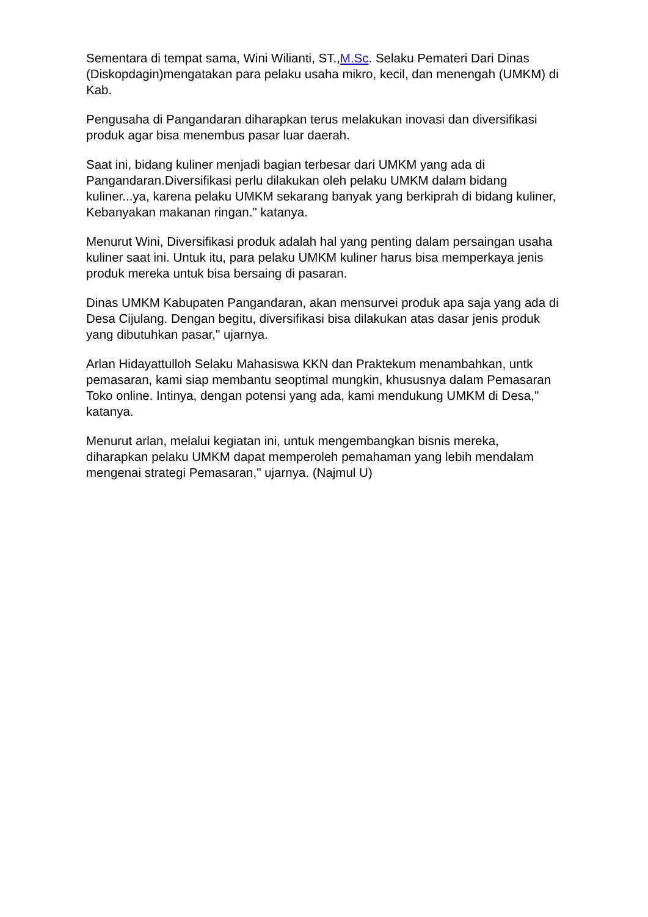Sementara di tempat sama, Wini Wilianti, ST.,M.Sc. Selaku Pemateri Dari Dinas (Diskopdagin)mengatakan para pelaku usaha mikro, kecil, dan menengah (UMKM) di Kab.
Pengusaha di Pangandaran diharapkan terus melakukan inovasi dan diversifikasi produk agar bisa menembus pasar luar daerah.
Saat ini, bidang kuliner menjadi bagian terbesar dari UMKM yang ada di Pangandaran.Diversifikasi perlu dilakukan oleh pelaku UMKM dalam bidang kuliner...ya, karena pelaku UMKM sekarang banyak yang berkiprah di bidang kuliner, Kebanyakan makanan ringan." katanya.
Menurut Wini, Diversifikasi produk adalah hal yang penting dalam persaingan usaha kuliner saat ini. Untuk itu, para pelaku UMKM kuliner harus bisa memperkaya jenis produk mereka untuk bisa bersaing di pasaran.
Dinas UMKM Kabupaten Pangandaran, akan mensurvei produk apa saja yang ada di Desa Cijulang. Dengan begitu, diversifikasi bisa dilakukan atas dasar jenis produk yang dibutuhkan pasar," ujarnya.
Arlan Hidayattulloh Selaku Mahasiswa KKN dan Praktekum menambahkan, untk pemasaran, kami siap membantu seoptimal mungkin, khususnya dalam Pemasaran Toko online. Intinya, dengan potensi yang ada, kami mendukung UMKM di Desa," katanya.
Menurut arlan, melalui kegiatan ini, untuk mengembangkan bisnis mereka, diharapkan pelaku UMKM dapat memperoleh pemahaman yang lebih mendalam mengenai strategi Pemasaran," ujarnya. (Najmul U)